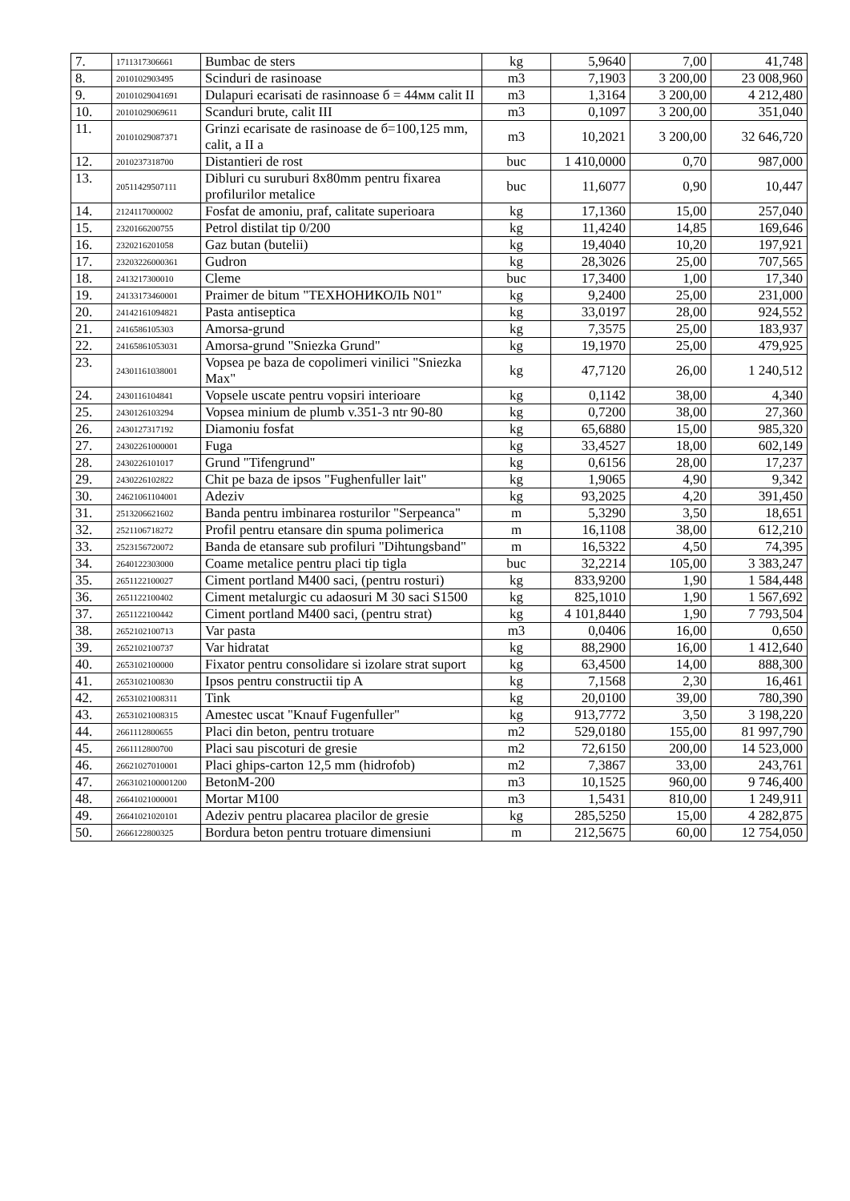| 7. | 1711317306661 | Bumbac de sters | kg | 5,9640 | 7,00 | 41,748 |
| 8. | 2010102903495 | Scinduri de rasinoase | m3 | 7,1903 | 3 200,00 | 23 008,960 |
| 9. | 20101029041691 | Dulapuri ecarisati de rasinnoase б = 44мм calit II | m3 | 1,3164 | 3 200,00 | 4 212,480 |
| 10. | 20101029069611 | Scanduri brute, calit III | m3 | 0,1097 | 3 200,00 | 351,040 |
| 11. | 20101029087371 | Grinzi ecarisate de rasinoase de б=100,125 mm, calit, a II a | m3 | 10,2021 | 3 200,00 | 32 646,720 |
| 12. | 2010237318700 | Distantieri de rost | buc | 1 410,0000 | 0,70 | 987,000 |
| 13. | 20511429507111 | Dibluri cu suruburi 8x80mm pentru fixarea profilurilor metalice | buc | 11,6077 | 0,90 | 10,447 |
| 14. | 2124117000002 | Fosfat de amoniu, praf, calitate superioara | kg | 17,1360 | 15,00 | 257,040 |
| 15. | 2320166200755 | Petrol distilat tip 0/200 | kg | 11,4240 | 14,85 | 169,646 |
| 16. | 2320216201058 | Gaz butan (butelii) | kg | 19,4040 | 10,20 | 197,921 |
| 17. | 23203226000361 | Gudron | kg | 28,3026 | 25,00 | 707,565 |
| 18. | 2413217300010 | Cleme | buc | 17,3400 | 1,00 | 17,340 |
| 19. | 24133173460001 | Praimer de bitum "ТЕХНОНИКОЛЬ N01" | kg | 9,2400 | 25,00 | 231,000 |
| 20. | 24142161094821 | Pasta antiseptica | kg | 33,0197 | 28,00 | 924,552 |
| 21. | 2416586105303 | Amorsa-grund | kg | 7,3575 | 25,00 | 183,937 |
| 22. | 24165861053031 | Amorsa-grund "Sniezka Grund" | kg | 19,1970 | 25,00 | 479,925 |
| 23. | 24301161038001 | Vopsea pe baza de copolimeri vinilici "Sniezka Max" | kg | 47,7120 | 26,00 | 1 240,512 |
| 24. | 2430116104841 | Vopsele uscate pentru vopsiri interioare | kg | 0,1142 | 38,00 | 4,340 |
| 25. | 2430126103294 | Vopsea minium de plumb v.351-3 ntr 90-80 | kg | 0,7200 | 38,00 | 27,360 |
| 26. | 2430127317192 | Diamoniu fosfat | kg | 65,6880 | 15,00 | 985,320 |
| 27. | 24302261000001 | Fuga | kg | 33,4527 | 18,00 | 602,149 |
| 28. | 2430226101017 | Grund "Tifengrund" | kg | 0,6156 | 28,00 | 17,237 |
| 29. | 2430226102822 | Chit pe baza de ipsos "Fughenfuller lait" | kg | 1,9065 | 4,90 | 9,342 |
| 30. | 24621061104001 | Adeziv | kg | 93,2025 | 4,20 | 391,450 |
| 31. | 2513206621602 | Banda pentru imbinarea rosturilor "Serpeanca" | m | 5,3290 | 3,50 | 18,651 |
| 32. | 2521106718272 | Profil pentru etansare din spuma polimerica | m | 16,1108 | 38,00 | 612,210 |
| 33. | 2523156720072 | Banda de etansare sub profiluri "Dihtungsband" | m | 16,5322 | 4,50 | 74,395 |
| 34. | 2640122303000 | Coame metalice pentru placi tip tigla | buc | 32,2214 | 105,00 | 3 383,247 |
| 35. | 2651122100027 | Ciment portland M400 saci, (pentru rosturi) | kg | 833,9200 | 1,90 | 1 584,448 |
| 36. | 2651122100402 | Ciment metalurgic cu adaosuri M 30 saci S1500 | kg | 825,1010 | 1,90 | 1 567,692 |
| 37. | 2651122100442 | Ciment portland M400 saci, (pentru strat) | kg | 4 101,8440 | 1,90 | 7 793,504 |
| 38. | 2652102100713 | Var pasta | m3 | 0,0406 | 16,00 | 0,650 |
| 39. | 2652102100737 | Var hidratat | kg | 88,2900 | 16,00 | 1 412,640 |
| 40. | 2653102100000 | Fixator pentru consolidare si izolare strat suport | kg | 63,4500 | 14,00 | 888,300 |
| 41. | 2653102100830 | Ipsos pentru constructii tip A | kg | 7,1568 | 2,30 | 16,461 |
| 42. | 26531021008311 | Tink | kg | 20,0100 | 39,00 | 780,390 |
| 43. | 26531021008315 | Amestec uscat "Knauf Fugenfuller" | kg | 913,7772 | 3,50 | 3 198,220 |
| 44. | 2661112800655 | Placi din beton, pentru trotuare | m2 | 529,0180 | 155,00 | 81 997,790 |
| 45. | 2661112800700 | Placi sau piscoturi de gresie | m2 | 72,6150 | 200,00 | 14 523,000 |
| 46. | 26621027010001 | Placi ghips-carton 12,5 mm (hidrofob) | m2 | 7,3867 | 33,00 | 243,761 |
| 47. | 2663102100001200 | BetonM-200 | m3 | 10,1525 | 960,00 | 9 746,400 |
| 48. | 26641021000001 | Mortar M100 | m3 | 1,5431 | 810,00 | 1 249,911 |
| 49. | 26641021020101 | Adeziv pentru placarea placilor de gresie | kg | 285,5250 | 15,00 | 4 282,875 |
| 50. | 2666122800325 | Bordura beton pentru trotuare dimensiuni | m | 212,5675 | 60,00 | 12 754,050 |